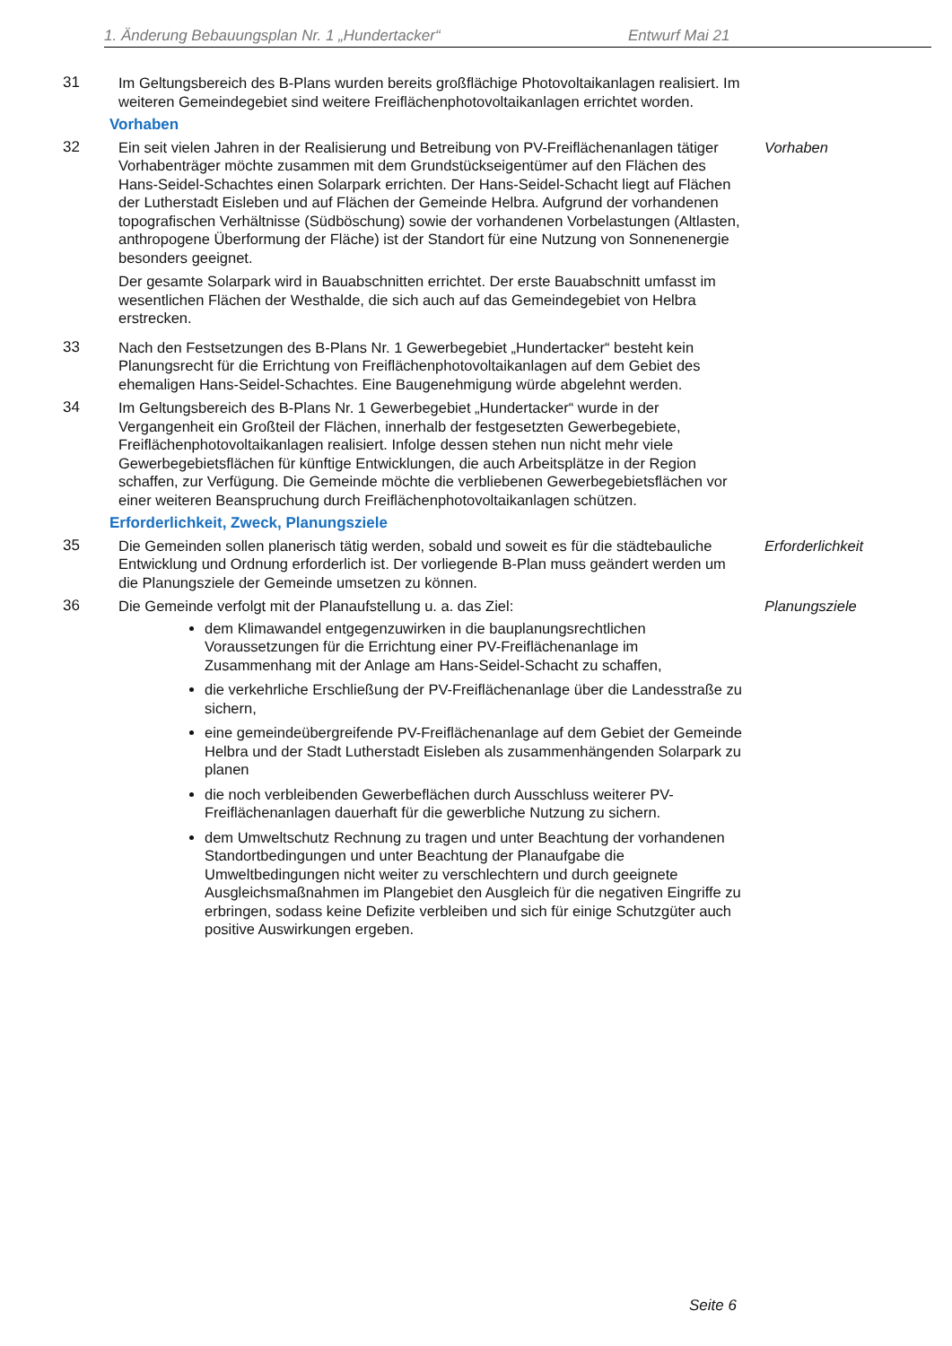1. Änderung Bebauungsplan Nr. 1 „Hundertacker“ Entwurf Mai 21
31 Im Geltungsbereich des B-Plans wurden bereits großflächige Photovoltaikanlagen realisiert. Im weiteren Gemeindegebiet sind weitere Freiflächenphotovoltaikanlagen errichtet worden.
Vorhaben
32 Ein seit vielen Jahren in der Realisierung und Betreibung von PV-Freiflächenanlagen tätiger Vorhabenträger möchte zusammen mit dem Grundstückseigentümer auf den Flächen des Hans-Seidel-Schachtes einen Solarpark errichten. Der Hans-Seidel-Schacht liegt auf Flächen der Lutherstadt Eisleben und auf Flächen der Gemeinde Helbra. Aufgrund der vorhandenen topografischen Verhältnisse (Südböschung) sowie der vorhandenen Vorbelastungen (Altlasten, anthropogene Überformung der Fläche) ist der Standort für eine Nutzung von Sonnenenergie besonders geeignet.
Der gesamte Solarpark wird in Bauabschnitten errichtet. Der erste Bauabschnitt umfasst im wesentlichen Flächen der Westhalde, die sich auch auf das Gemeindegebiet von Helbra erstrecken.
Vorhaben
33 Nach den Festsetzungen des B-Plans Nr. 1 Gewerbegebiet „Hundertacker“ besteht kein Planungsrecht für die Errichtung von Freiflächenphotovoltaikanlagen auf dem Gebiet des ehemaligen Hans-Seidel-Schachtes. Eine Baugenehmigung würde abgelehnt werden.
34 Im Geltungsbereich des B-Plans Nr. 1 Gewerbegebiet „Hundertacker“ wurde in der Vergangenheit ein Großteil der Flächen, innerhalb der festgesetzten Gewerbegebiete, Freiflächenphotovoltaikanlagen realisiert. Infolge dessen stehen nun nicht mehr viele Gewerbegebietsflächen für künftige Entwicklungen, die auch Arbeitsplätze in der Region schaffen, zur Verfügung. Die Gemeinde möchte die verbliebenen Gewerbegebietsflächen vor einer weiteren Beanspruchung durch Freiflächenphotovoltaikanlagen schützen.
Erforderlichkeit, Zweck, Planungsziele
35 Die Gemeinden sollen planerisch tätig werden, sobald und soweit es für die städtebauliche Entwicklung und Ordnung erforderlich ist. Der vorliegende B-Plan muss geändert werden um die Planungsziele der Gemeinde umsetzen zu können.
Erforderlichkeit
36 Die Gemeinde verfolgt mit der Planaufstellung u. a. das Ziel:
dem Klimawandel entgegenzuwirken in die bauplanungsrechtlichen Voraussetzungen für die Errichtung einer PV-Freiflächenanlage im Zusammenhang mit der Anlage am Hans-Seidel-Schacht zu schaffen,
die verkehrliche Erschließung der PV-Freiflächenanlage über die Landesstraße zu sichern,
eine gemeindeübergreifende PV-Freiflächenanlage auf dem Gebiet der Gemeinde Helbra und der Stadt Lutherstadt Eisleben als zusammenhängenden Solarpark zu planen
die noch verbleibenden Gewerbeflächen durch Ausschluss weiterer PV-Freiflächenanlagen dauerhaft für die gewerbliche Nutzung zu sichern.
dem Umweltschutz Rechnung zu tragen und unter Beachtung der vorhandenen Standortbedingungen und unter Beachtung der Planaufgabe die Umweltbedingungen nicht weiter zu verschlechtern und durch geeignete Ausgleichsmaßnahmen im Plangebiet den Ausgleich für die negativen Eingriffe zu erbringen, sodass keine Defizite verbleiben und sich für einige Schutzgüter auch positive Auswirkungen ergeben.
Planungsziele
Seite 6